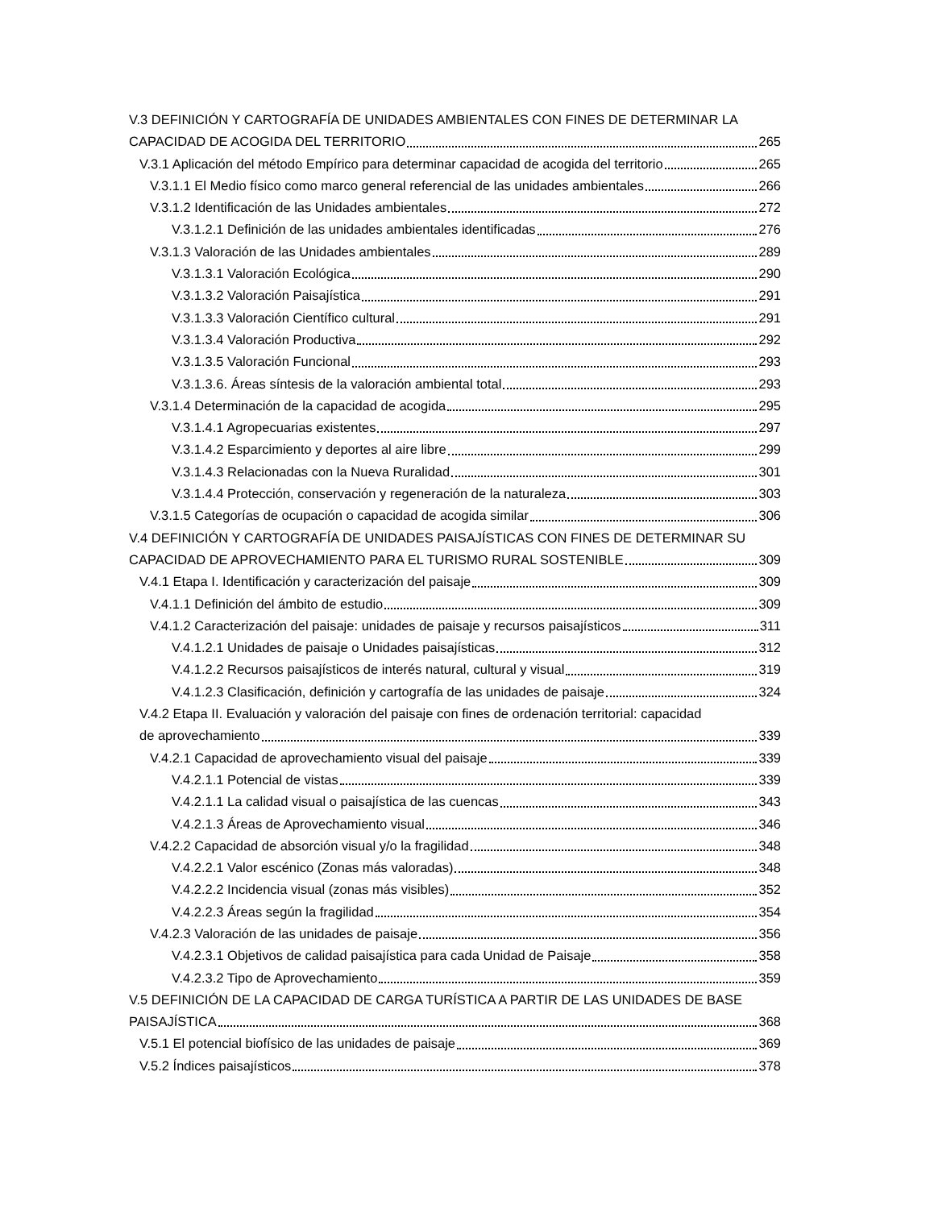V.3 DEFINICIÓN Y CARTOGRAFÍA DE UNIDADES AMBIENTALES CON FINES DE DETERMINAR LA
CAPACIDAD DE ACOGIDA DEL TERRITORIO 265
V.3.1 Aplicación del método Empírico para determinar capacidad de acogida del territorio 265
V.3.1.1 El Medio físico como marco general referencial de las unidades ambientales 266
V.3.1.2 Identificación de las Unidades ambientales 272
V.3.1.2.1 Definición de las unidades ambientales identificadas 276
V.3.1.3 Valoración de las Unidades ambientales 289
V.3.1.3.1 Valoración Ecológica 290
V.3.1.3.2 Valoración Paisajística 291
V.3.1.3.3 Valoración Científico cultural 291
V.3.1.3.4 Valoración Productiva 292
V.3.1.3.5 Valoración Funcional 293
V.3.1.3.6. Áreas síntesis de la valoración ambiental total 293
V.3.1.4 Determinación de la capacidad de acogida 295
V.3.1.4.1 Agropecuarias existentes 297
V.3.1.4.2 Esparcimiento y deportes al aire libre 299
V.3.1.4.3 Relacionadas con la Nueva Ruralidad 301
V.3.1.4.4 Protección, conservación y regeneración de la naturaleza 303
V.3.1.5 Categorías de ocupación o capacidad de acogida similar 306
V.4 DEFINICIÓN Y CARTOGRAFÍA DE UNIDADES PAISAJÍSTICAS CON FINES DE DETERMINAR SU
CAPACIDAD DE APROVECHAMIENTO PARA EL TURISMO RURAL SOSTENIBLE 309
V.4.1 Etapa I. Identificación y caracterización del paisaje 309
V.4.1.1 Definición del ámbito de estudio 309
V.4.1.2 Caracterización del paisaje: unidades de paisaje y recursos paisajísticos 311
V.4.1.2.1 Unidades de paisaje o Unidades paisajísticas 312
V.4.1.2.2 Recursos paisajísticos de interés natural, cultural y visual 319
V.4.1.2.3 Clasificación, definición y cartografía de las unidades de paisaje 324
V.4.2 Etapa II. Evaluación y valoración del paisaje con fines de ordenación territorial: capacidad
de aprovechamiento 339
V.4.2.1 Capacidad de aprovechamiento visual del paisaje 339
V.4.2.1.1 Potencial de vistas 339
V.4.2.1.1 La calidad visual o paisajística de las cuencas 343
V.4.2.1.3 Áreas de Aprovechamiento visual 346
V.4.2.2 Capacidad de absorción visual y/o la fragilidad 348
V.4.2.2.1 Valor escénico (Zonas más valoradas) 348
V.4.2.2.2 Incidencia visual (zonas más visibles) 352
V.4.2.2.3 Áreas según la fragilidad 354
V.4.2.3 Valoración de las unidades de paisaje 356
V.4.2.3.1 Objetivos de calidad paisajística para cada Unidad de Paisaje 358
V.4.2.3.2 Tipo de Aprovechamiento 359
V.5 DEFINICIÓN DE LA CAPACIDAD DE CARGA TURÍSTICA A PARTIR DE LAS UNIDADES DE BASE
PAISAJÍSTICA 368
V.5.1 El potencial biofísico de las unidades de paisaje 369
V.5.2 Índices paisajísticos 378